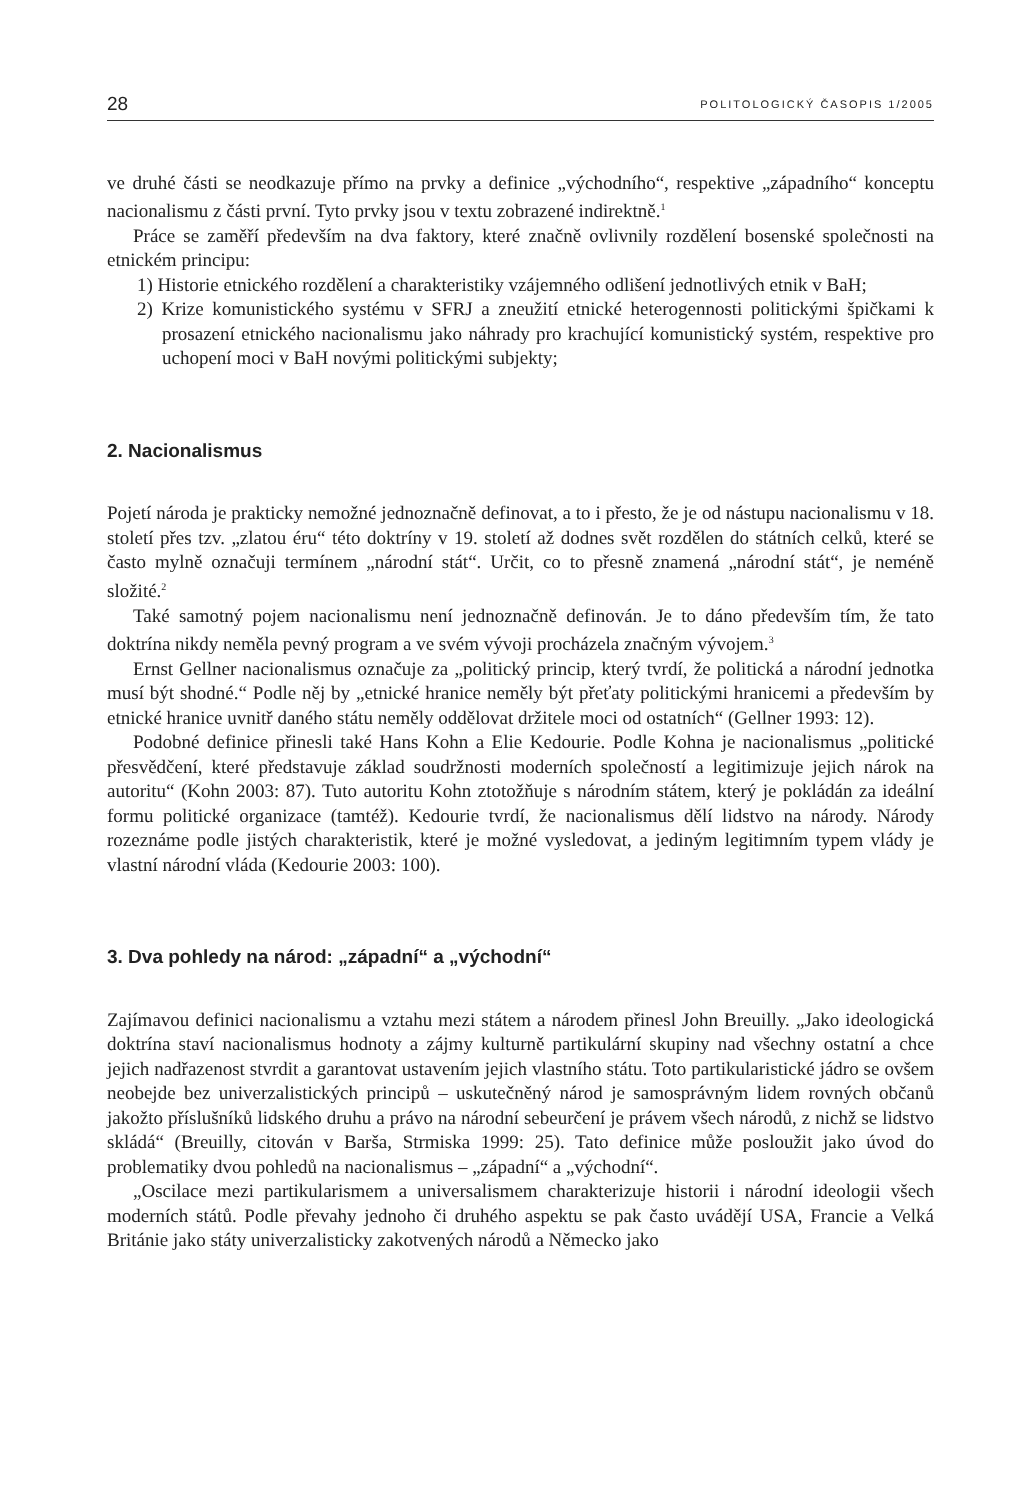28 POLITOLOGICKÝ ČASOPIS 1/2005
ve druhé části se neodkazuje přímo na prvky a definice „východního“, respektive „západního“ konceptu nacionalismu z části první. Tyto prvky jsou v textu zobrazené indirektně.<sup>1</sup>
Práce se zaměří především na dva faktory, které značně ovlivnily rozdělení bosenské společnosti na etnickém principu:
1) Historie etnického rozdělení a charakteristiky vzájemného odlišení jednotlivých etnik v BaH;
2) Krize komunistického systému v SFRJ a zneužití etnické heterogennosti politickými špičkami k prosazení etnického nacionalismu jako náhrady pro krachující komunistický systém, respektive pro uchopení moci v BaH novými politickými subjekty;
2. Nacionalismus
Pojetí národa je prakticky nemožné jednoznačně definovat, a to i přesto, že je od nástupu nacionalismu v 18. století přes tzv. „zlatou éru“ této doktríny v 19. století až dodnes svět rozdělen do státních celků, které se často mylně označuji termínem „národní stát“. Určit, co to přesně znamená „národní stát“, je neméně složité.<sup>2</sup>
Také samotný pojem nacionalismu není jednoznačně definován. Je to dáno především tím, že tato doktrína nikdy neměla pevný program a ve svém vývoji procházela značným vývojem.<sup>3</sup>
Ernst Gellner nacionalismus označuje za „politický princip, který tvrdí, že politická a národní jednotka musí být shodné.“ Podle něj by „etnické hranice neměly být přeťaty politickými hranicemi a především by etnické hranice uvnitř daného státu neměly oddělovat držitele moci od ostatních“ (Gellner 1993: 12).
Podobné definice přinesli také Hans Kohn a Elie Kedourie. Podle Kohna je nacionalismus „politické přesvědčení, které představuje základ soudržnosti moderních společností a legitimizuje jejich nárok na autoritu“ (Kohn 2003: 87). Tuto autoritu Kohn ztotožňuje s národním státem, který je pokládán za ideální formu politické organizace (tamtéž). Kedourie tvrdí, že nacionalismus dělí lidstvo na národy. Národy rozeznáme podle jistých charakteristik, které je možné vysledovat, a jediným legitimním typem vlády je vlastní národní vláda (Kedourie 2003: 100).
3. Dva pohledy na národ: „západní“ a „východní“
Zajímavou definici nacionalismu a vztahu mezi státem a národem přinesl John Breuilly. „Jako ideologická doktrína staví nacionalismus hodnoty a zájmy kulturně partikulární skupiny nad všechny ostatní a chce jejich nadřazenost stvrdit a garantovat ustavením jejich vlastního státu. Toto partikularistické jádro se ovšem neobejde bez univerzalistických principů – uskutečněný národ je samosprávným lidem rovných občanů jakožto příslušníků lidského druhu a právo na národní sebeurčení je právem všech národů, z nichž se lidstvo skládá“ (Breuilly, citován v Barša, Strmiska 1999: 25). Tato definice může posloužit jako úvod do problematiky dvou pohledů na nacionalismus – „západní“ a „východní“.
„Oscilace mezi partikularismem a universalismem charakterizuje historii i národní ideologii všech moderních států. Podle převahy jednoho či druhého aspektu se pak často uvádějí USA, Francie a Velká Británie jako státy univerzalisticky zakotvených národů a Německo jako